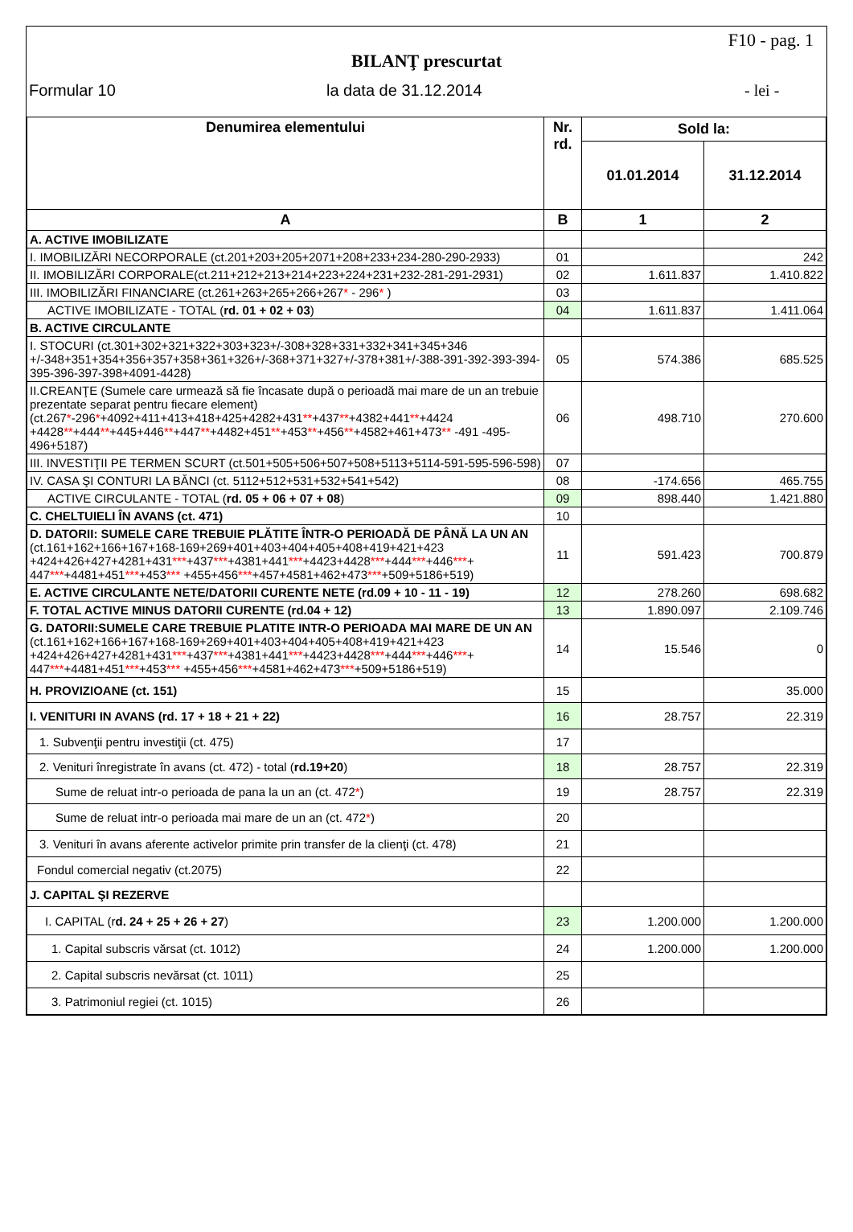F10 - pag. 1
BILANŢ prescurtat
Formular 10 la data de 31.12.2014 - lei -
| Denumirea elementului | Nr. rd. | Sold la: | |
| --- | --- | --- | --- |
| | | 01.01.2014 | 31.12.2014 |
| A | B | 1 | 2 |
| A. ACTIVE IMOBILIZATE | | | |
| I. IMOBILIZĂRI NECORPORALE (ct.201+203+205+2071+208+233+234-280-290-2933) | 01 | | 242 |
| II. IMOBILIZĂRI CORPORALE(ct.211+212+213+214+223+224+231+232-281-291-2931) | 02 | 1.611.837 | 1.410.822 |
| III. IMOBILIZĂRI FINANCIARE (ct.261+263+265+266+267 * - 296 * ) | 03 | | |
| ACTIVE IMOBILIZATE - TOTAL ( rd. 01 + 02 + 03 ) | 04 | 1.611.837 | 1.411.064 |
| B. ACTIVE CIRCULANTE | | | |
| I. STOCURI (ct.301+302+321+322+303+323+/-308+328+331+332+341+345+346 +/-348+351+354+356+357+358+361+326+/-368+371+327+/-378+381+/-388-391-392-393-394-395-396-397-398+4091-4428) | 05 | 574.386 | 685.525 |
| II.CREANŢE (Sumele care urmează să fie încasate după o perioadă mai mare de un an trebuie prezentate separat pentru fiecare element) (ct.267 * -296 * +4092+411+413+418+425+4282+431 ** +437 ** +4382+441 ** +4424 +4428 ** +444 ** +445+446 ** +447 ** +4482+451 ** +453 ** +456 ** +4582+461+473 ** -491 -495-496+5187) | 06 | 498.710 | 270.600 |
| III. INVESTIŢII PE TERMEN SCURT (ct.501+505+506+507+508+5113+5114-591-595-596-598) | 07 | | |
| IV. CASA ŞI CONTURI LA BĂNCI (ct. 5112+512+531+532+541+542) | 08 | -174.656 | 465.755 |
| ACTIVE CIRCULANTE - TOTAL ( rd. 05 + 06 + 07 + 08 ) | 09 | 898.440 | 1.421.880 |
| C. CHELTUIELI ÎN AVANS (ct. 471) | 10 | | |
| D. DATORII: SUMELE CARE TREBUIE PLĂTITE ÎNTR-O PERIOADĂ DE PÂNĂ LA UN AN (ct.161+162+166+167+168-169+269+401+403+404+405+408+419+421+423 +424+426+427+4281+431 *** +437 *** +4381+441 *** +4423+4428 *** +444 *** +446 *** + 447 *** +4481+451 *** +453 *** +455+456 *** +457+4581+462+473 *** +509+5186+519) | 11 | 591.423 | 700.879 |
| E. ACTIVE CIRCULANTE NETE/DATORII CURENTE NETE (rd.09 + 10 - 11 - 19) | 12 | 278.260 | 698.682 |
| F. TOTAL ACTIVE MINUS DATORII CURENTE (rd.04 + 12) | 13 | 1.890.097 | 2.109.746 |
| G. DATORII:SUMELE CARE TREBUIE PLATITE INTR-O PERIOADA MAI MARE DE UN AN (ct.161+162+166+167+168-169+269+401+403+404+405+408+419+421+423 +424+426+427+4281+431 *** +437 *** +4381+441 *** +4423+4428 *** +444 *** +446 *** + 447 *** +4481+451 *** +453 *** +455+456 *** +4581+462+473 *** +509+5186+519) | 14 | 15.546 | 0 |
| H. PROVIZIOANE (ct. 151) | 15 | | 35.000 |
| I. VENITURI IN AVANS (rd. 17 + 18 + 21 + 22) | 16 | 28.757 | 22.319 |
| 1. Subvenţii pentru investiţii (ct. 475) | 17 | | |
| 2. Venituri înregistrate în avans (ct. 472) - total ( rd.19+20 ) | 18 | 28.757 | 22.319 |
| Sume de reluat intr-o perioada de pana la un an (ct. 472 * ) | 19 | 28.757 | 22.319 |
| Sume de reluat intr-o perioada mai mare de un an (ct. 472 * ) | 20 | | |
| 3. Venituri în avans aferente activelor primite prin transfer de la clienţi (ct. 478) | 21 | | |
| Fondul comercial negativ (ct.2075) | 22 | | |
| J. CAPITAL ŞI REZERVE | | | |
| I. CAPITAL (r d. 24 + 25 + 26 + 27 ) | 23 | 1.200.000 | 1.200.000 |
| 1. Capital subscris vărsat (ct. 1012) | 24 | 1.200.000 | 1.200.000 |
| 2. Capital subscris nevărsat (ct. 1011) | 25 | | |
| 3. Patrimoniul regiei (ct. 1015) | 26 | | |